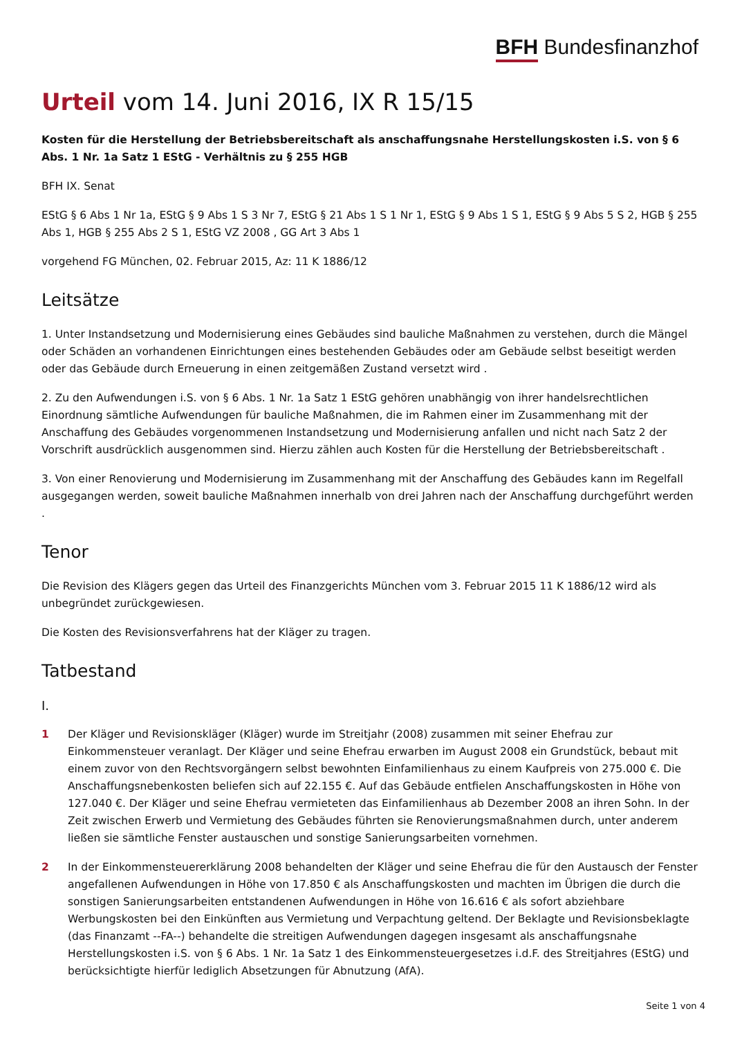BFH Bundesfinanzhof
Urteil vom 14. Juni 2016, IX R 15/15
Kosten für die Herstellung der Betriebsbereitschaft als anschaffungsnahe Herstellungskosten i.S. von § 6 Abs. 1 Nr. 1a Satz 1 EStG - Verhältnis zu § 255 HGB
BFH IX. Senat
EStG § 6 Abs 1 Nr 1a, EStG § 9 Abs 1 S 3 Nr 7, EStG § 21 Abs 1 S 1 Nr 1, EStG § 9 Abs 1 S 1, EStG § 9 Abs 5 S 2, HGB § 255 Abs 1, HGB § 255 Abs 2 S 1, EStG VZ 2008 , GG Art 3 Abs 1
vorgehend FG München, 02. Februar 2015, Az: 11 K 1886/12
Leitsätze
1. Unter Instandsetzung und Modernisierung eines Gebäudes sind bauliche Maßnahmen zu verstehen, durch die Mängel oder Schäden an vorhandenen Einrichtungen eines bestehenden Gebäudes oder am Gebäude selbst beseitigt werden oder das Gebäude durch Erneuerung in einen zeitgemäßen Zustand versetzt wird .
2. Zu den Aufwendungen i.S. von § 6 Abs. 1 Nr. 1a Satz 1 EStG gehören unabhängig von ihrer handelsrechtlichen Einordnung sämtliche Aufwendungen für bauliche Maßnahmen, die im Rahmen einer im Zusammenhang mit der Anschaffung des Gebäudes vorgenommenen Instandsetzung und Modernisierung anfallen und nicht nach Satz 2 der Vorschrift ausdrücklich ausgenommen sind. Hierzu zählen auch Kosten für die Herstellung der Betriebsbereitschaft .
3. Von einer Renovierung und Modernisierung im Zusammenhang mit der Anschaffung des Gebäudes kann im Regelfall ausgegangen werden, soweit bauliche Maßnahmen innerhalb von drei Jahren nach der Anschaffung durchgeführt werden .
Tenor
Die Revision des Klägers gegen das Urteil des Finanzgerichts München vom 3. Februar 2015 11 K 1886/12 wird als unbegründet zurückgewiesen.
Die Kosten des Revisionsverfahrens hat der Kläger zu tragen.
Tatbestand
I.
1 Der Kläger und Revisionskläger (Kläger) wurde im Streitjahr (2008) zusammen mit seiner Ehefrau zur Einkommensteuer veranlagt. Der Kläger und seine Ehefrau erwarben im August 2008 ein Grundstück, bebaut mit einem zuvor von den Rechtsvorgängern selbst bewohnten Einfamilienhaus zu einem Kaufpreis von 275.000 €. Die Anschaffungsnebenkosten beliefen sich auf 22.155 €. Auf das Gebäude entfielen Anschaffungskosten in Höhe von 127.040 €. Der Kläger und seine Ehefrau vermieteten das Einfamilienhaus ab Dezember 2008 an ihren Sohn. In der Zeit zwischen Erwerb und Vermietung des Gebäudes führten sie Renovierungsmaßnahmen durch, unter anderem ließen sie sämtliche Fenster austauschen und sonstige Sanierungsarbeiten vornehmen.
2 In der Einkommensteuererklärung 2008 behandelten der Kläger und seine Ehefrau die für den Austausch der Fenster angefallenen Aufwendungen in Höhe von 17.850 € als Anschaffungskosten und machten im Übrigen die durch die sonstigen Sanierungsarbeiten entstandenen Aufwendungen in Höhe von 16.616 € als sofort abziehbare Werbungskosten bei den Einkünften aus Vermietung und Verpachtung geltend. Der Beklagte und Revisionsbeklagte (das Finanzamt --FA--) behandelte die streitigen Aufwendungen dagegen insgesamt als anschaffungsnahe Herstellungskosten i.S. von § 6 Abs. 1 Nr. 1a Satz 1 des Einkommensteuergesetzes i.d.F. des Streitjahres (EStG) und berücksichtigte hierfür lediglich Absetzungen für Abnutzung (AfA).
Seite 1 von 4